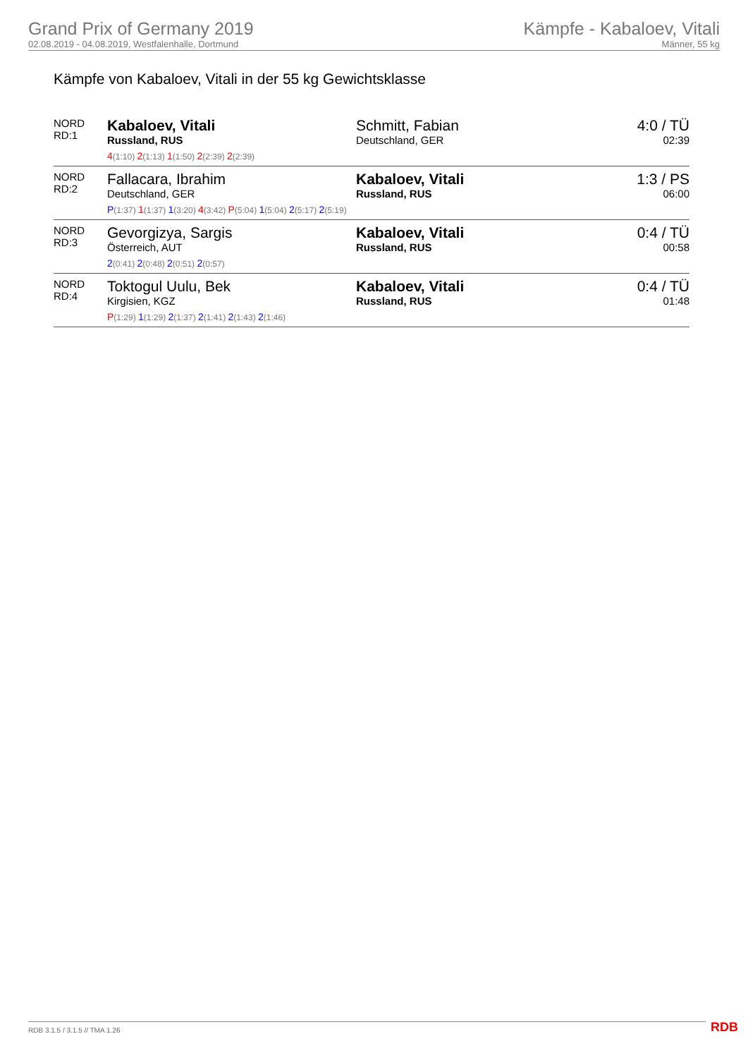Grand Prix of Germany 2019
02.08.2019 - 04.08.2019, Westfalenhalle, Dortmund
Kämpfe - Kabaloev, Vitali
Männer, 55 kg
Kämpfe von Kabaloev, Vitali in der 55 kg Gewichtsklasse
| NORD RD:1 | Kabaloev, Vitali Russland, RUS | Schmitt, Fabian Deutschland, GER | 4:0 / TÜ 02:39 |
| | 4 (1:10) 2 (1:13) 1 (1:50) 2 (2:39) 2 (2:39) | | |
| NORD RD:2 | Fallacara, Ibrahim Deutschland, GER | Kabaloev, Vitali Russland, RUS | 1:3 / PS 06:00 |
| | P (1:37) 1 (1:37) 1 (3:20) 4 (3:42) P (5:04) 1 (5:04) 2 (5:17) 2 (5:19) | | |
| NORD RD:3 | Gevorgizya, Sargis Österreich, AUT | Kabaloev, Vitali Russland, RUS | 0:4 / TÜ 00:58 |
| | 2 (0:41) 2 (0:48) 2 (0:51) 2 (0:57) | | |
| NORD RD:4 | Toktogul Uulu, Bek Kirgisien, KGZ | Kabaloev, Vitali Russland, RUS | 0:4 / TÜ 01:48 |
| | P (1:29) 1 (1:29) 2 (1:37) 2 (1:41) 2 (1:43) 2 (1:46) | | |
RDB 3.1.5 / 3.1.5 // TMA 1.26 RDB